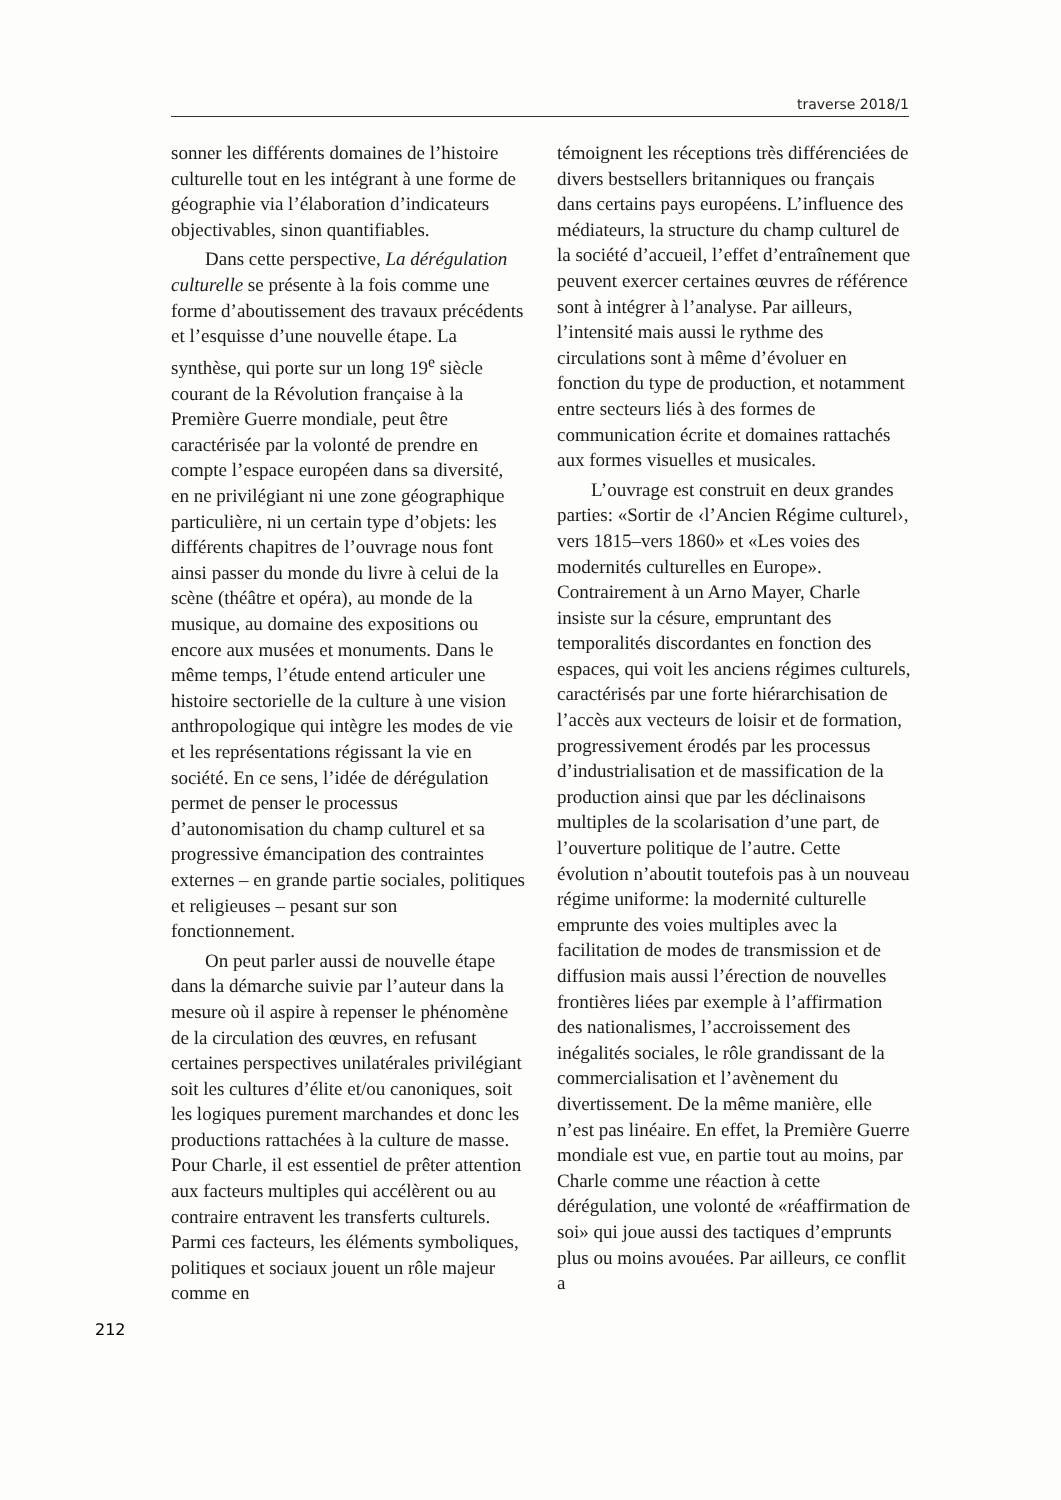traverse 2018/1
sonner les différents domaines de l’histoire culturelle tout en les intégrant à une forme de géographie via l’élaboration d’indicateurs objectivables, sinon quantifiables.
Dans cette perspective, La dérégulation culturelle se présente à la fois comme une forme d’aboutissement des travaux précédents et l’esquisse d’une nouvelle étape. La synthèse, qui porte sur un long 19<sup>e</sup> siècle courant de la Révolution française à la Première Guerre mondiale, peut être caractérisée par la volonté de prendre en compte l’espace européen dans sa diversité, en ne privilégiant ni une zone géographique particulière, ni un certain type d’objets: les différents chapitres de l’ouvrage nous font ainsi passer du monde du livre à celui de la scène (théâtre et opéra), au monde de la musique, au domaine des expositions ou encore aux musées et monuments. Dans le même temps, l’étude entend articuler une histoire sectorielle de la culture à une vision anthropologique qui intègre les modes de vie et les représentations régissant la vie en société. En ce sens, l’idée de dérégulation permet de penser le processus d’autonomisation du champ culturel et sa progressive émancipation des contraintes externes – en grande partie sociales, politiques et religieuses – pesant sur son fonctionnement.
On peut parler aussi de nouvelle étape dans la démarche suivie par l’auteur dans la mesure où il aspire à repenser le phénomène de la circulation des œuvres, en refusant certaines perspectives unilatérales privilégiant soit les cultures d’élite et/ou canoniques, soit les logiques purement marchandes et donc les productions rattachées à la culture de masse. Pour Charle, il est essentiel de prêter attention aux facteurs multiples qui accélèrent ou au contraire entravent les transferts culturels. Parmi ces facteurs, les éléments symboliques, politiques et sociaux jouent un rôle majeur comme en
témoignent les réceptions très différenciées de divers bestsellers britanniques ou français dans certains pays européens. L’influence des médiateurs, la structure du champ culturel de la société d’accueil, l’effet d’entraînement que peuvent exercer certaines œuvres de référence sont à intégrer à l’analyse. Par ailleurs, l’intensité mais aussi le rythme des circulations sont à même d’évoluer en fonction du type de production, et notamment entre secteurs liés à des formes de communication écrite et domaines rattachés aux formes visuelles et musicales.
L’ouvrage est construit en deux grandes parties: «Sortir de ‹l’Ancien Régime culturel›, vers 1815–vers 1860» et «Les voies des modernités culturelles en Europe». Contrairement à un Arno Mayer, Charle insiste sur la césure, empruntant des temporalités discordantes en fonction des espaces, qui voit les anciens régimes culturels, caractérisés par une forte hiérarchisation de l’accès aux vecteurs de loisir et de formation, progressivement érodés par les processus d’industrialisation et de massification de la production ainsi que par les déclinaisons multiples de la scolarisation d’une part, de l’ouverture politique de l’autre. Cette évolution n’aboutit toutefois pas à un nouveau régime uniforme: la modernité culturelle emprunte des voies multiples avec la facilitation de modes de transmission et de diffusion mais aussi l’érection de nouvelles frontières liées par exemple à l’affirmation des nationalismes, l’accroissement des inégalités sociales, le rôle grandissant de la commercialisation et l’avènement du divertissement. De la même manière, elle n’est pas linéaire. En effet, la Première Guerre mondiale est vue, en partie tout au moins, par Charle comme une réaction à cette dérégulation, une volonté de «réaffirmation de soi» qui joue aussi des tactiques d’emprunts plus ou moins avouées. Par ailleurs, ce conflit a
212